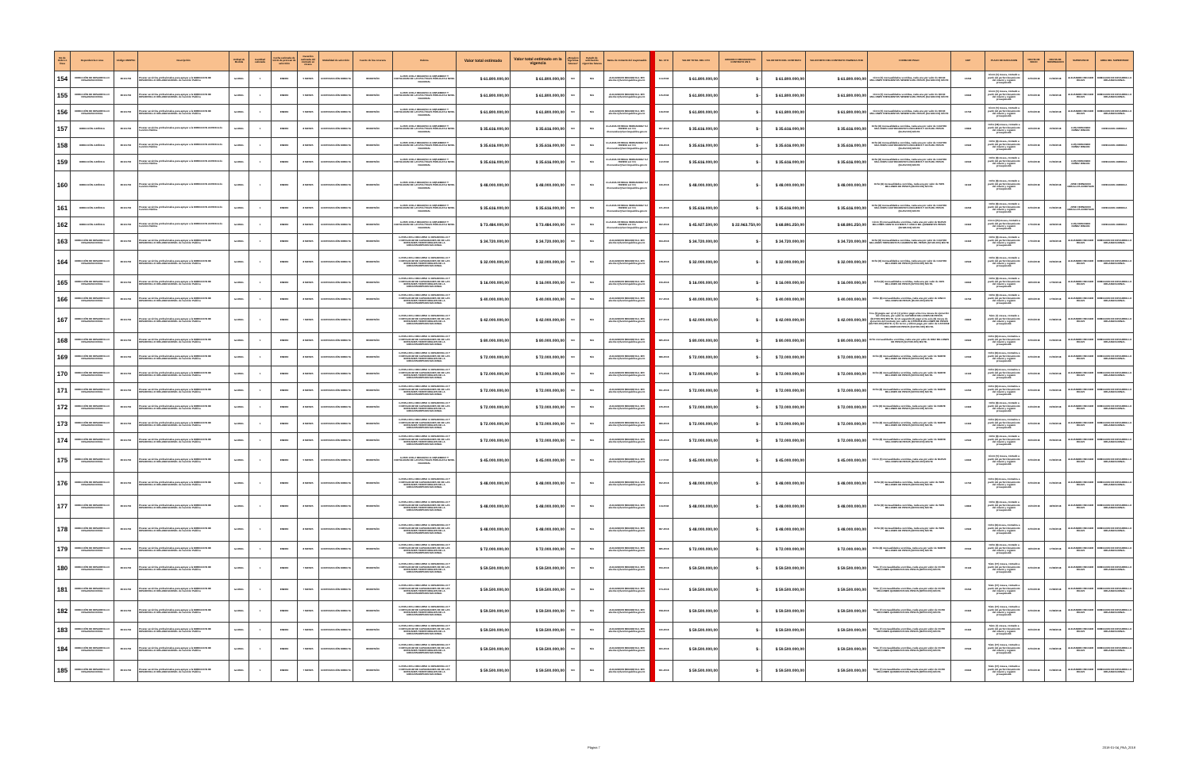| No de Orden o línea | Dependencia o área | Código UNSPSC | Descripción | Unidad de Medida | Cantidad estimada | Fecha estimada de inicio de proceso de selección | Duración estimada del contrato en meses | Modalidad de selección | Fuente de los recursos | Rubros | Valor total estimado | Valor total estimado en la vigencia | ¿Requiere vigencias futuras? | Estado de solicitud de vigencias futuras | Datos de contacto del responsable | | No. CTO | VALOR TOTAL DEL CTO | ADICION O REDUCCION AL CONTRATO AN $ | VALOR NETO DEL CONTRATO | VALOR NETO DEL CONTRATO VIGENCIA 2018 | FORMA DE PAGO | CDP | PLAZO DE EJECUCION | FECHA DE INICIO | FECHA DE TERMINACION | SUPERVISOR | AREA DEL SUPERVISOR |
| --- | --- | --- | --- | --- | --- | --- | --- | --- | --- | --- | --- | --- | --- | --- | --- | --- | --- | --- | --- | --- | --- | --- | --- | --- | --- | --- | --- | --- |
| 154 | DIRECCIÓN DE DESARROLLO ORGANIZACIONAL | 80101706 | Prestar servicios profesionales para apoyar a la DIRECCION DE DESARROLLO ORGANIZACIONAL de Función Pública | GLOBAL | 1 | ENERO | 5 MESES | CONTRATACIÓN DIRECTA | INVERSIÓN | C-0505 1000-2 RECURSO 11 IMPLEMENT Y FORTALECIM DE LAS POLÍTICAS PÚBLICAS A NIVEL NACIONAL | $ 61.800.000,00 | $ 61.800.000,00 | NO | N/A | ALEJANDRO BECKER Ext. 820 abecker@funcionpublica.gov.co | | 114-2018 | $ 61.800.000,00 | $ - | $ 61.800.000,00 | $ 61.800.000,00 | Cinco (5) mensualidades vencidas, cada una por valor de DOCE MILLONES TRESCIENTOS SESENTA MIL PESOS ($12.360.000) M/CTE | 12218 | Cinco (5) meses, contado a partir del perfeccionamiento del mismo y registro presupuestal. | 22/01/2018 | 21/06/2018 | ALEJANDRO BECKER ROJAS | DIRECCION DE DESARROLLO ORGANIZACIONAL |
| 155 | DIRECCIÓN DE DESARROLLO ORGANIZACIONAL | 80101706 | Prestar servicios profesionales para apoyar a la DIRECCION DE DESARROLLO ORGANIZACIONAL de Función Pública | GLOBAL | 1 | ENERO | 5 MESES | CONTRATACIÓN DIRECTA | INVERSIÓN | C-0505 1000-2 RECURSO 11 IMPLEMENT Y FORTALECIM DE LAS POLÍTICAS PÚBLICAS A NIVEL NACIONAL | $ 61.800.000,00 | $ 61.800.000,00 | NO | N/A | ALEJANDRO BECKER Ext. 820 abecker@funcionpublica.gov.co | | 115-2018 | $ 61.800.000,00 | $ - | $ 61.800.000,00 | $ 61.800.000,00 | Cinco (5) mensualidades vencidas, cada una por valor de DOCE MILLONES TRESCIENTOS SESENTA MIL PESOS ($12.360.000) M/CTE | 12618 | Cinco (5) meses, contado a partir del perfeccionamiento del mismo y registro presupuestal. | 22/01/2018 | 21/06/2018 | ALEJANDRO BECKER ROJAS | DIRECCION DE DESARROLLO ORGANIZACIONAL |
| 156 | DIRECCIÓN DE DESARROLLO ORGANIZACIONAL | 80101706 | Prestar servicios profesionales para apoyar a la DIRECCION DE DESARROLLO ORGANIZACIONAL de Función Pública | GLOBAL | 1 | ENERO | 5 MESES | CONTRATACIÓN DIRECTA | INVERSIÓN | C-0505 1000-2 RECURSO 11 IMPLEMENT Y FORTALECIM DE LAS POLÍTICAS PÚBLICAS A NIVEL NACIONAL | $ 61.800.000,00 | $ 61.800.000,00 | NO | N/A | ALEJANDRO BECKER Ext. 820 abecker@funcionpublica.gov.co | | 116-2018 | $ 61.800.000,00 | $ - | $ 61.800.000,00 | $ 61.800.000,00 | Cinco (5) mensualidades vencidas, cada una por valor de DOCE MILLONES TRESCIENTOS SESENTA MIL PESOS ($12.360.000) M/CTE | 12718 | Cinco (5) meses, contado a partir del perfeccionamiento del mismo y registro presupuestal. | 22/01/2018 | 21/06/2018 | ALEJANDRO BECKER ROJAS | DIRECCION DE DESARROLLO ORGANIZACIONAL |
| 157 | DIRECCIÓN JURÍDICA | 80101706 | Prestar servicios profesionales para apoyar a la DIRECCION JURIDICA de Función Pública | GLOBAL | 1 | ENERO | 8 MESES | CONTRATACIÓN DIRECTA | INVERSIÓN | C-0505 1000-2 RECURSO 11 IMPLEMENT Y FORTALECIM DE LAS POLÍTICAS PÚBLICAS A NIVEL NACIONAL | $ 35.616.000,00 | $ 35.616.000,00 | NO | N/A | CLAUDIA PATRICIA HERNANDEZ Tel 7395656 ext 741 chernandez@funcionpublica.gov.co | | 067-2018 | $ 35.616.000,00 | $ - | $ 35.616.000,00 | $ 35.616.000,00 | Ocho (8) mensualidades vencidas, cada una por valor de CUATRO MILLONES CUATROCIENTOS CINCUENTA Y DOS MIL PESOS ($4.452.000) M/CTE | 12818 | Ocho (08) meses, contado a partir del perfeccionamiento del mismo y registro presupuestal. | 16/01/2018 | 15/09/2018 | LUIS FERNANDO NUÑEZ RINCON | DIRECCION JURIDICA |
| 158 | DIRECCIÓN JURÍDICA | 80101706 | Prestar servicios profesionales para apoyar a la DIRECCION JURIDICA de Función Pública | GLOBAL | 1 | ENERO | 8 MESES | CONTRATACIÓN DIRECTA | INVERSIÓN | C-0505 1000-2 RECURSO 11 IMPLEMENT Y FORTALECIM DE LAS POLÍTICAS PÚBLICAS A NIVEL NACIONAL | $ 35.616.000,00 | $ 35.616.000,00 | NO | N/A | CLAUDIA PATRICIA HERNANDEZ Tel 7395656 ext 741 chernandez@funcionpublica.gov.co | | 108-2018 | $ 35.616.000,00 | $ - | $ 35.616.000,00 | $ 35.616.000,00 | Ocho (8) mensualidades vencidas, cada una por valor de CUATRO MILLONES CUATROCIENTOS CINCUENTA Y DOS MIL PESOS ($4.452.000) M/CTE | 12918 | Ocho (8) meses, contado a partir del perfeccionamiento del mismo y registro presupuestal. | 22/01/2018 | 21/09/2018 | LUIS FERNANDO NUÑEZ RINCON | DIRECCION JURIDICA |
| 159 | DIRECCIÓN JURÍDICA | 80101706 | Prestar servicios profesionales para apoyar a la DIRECCION JURIDICA de Función Pública | GLOBAL | 1 | ENERO | 8 MESES | CONTRATACIÓN DIRECTA | INVERSIÓN | C-0505 1000-2 RECURSO 11 IMPLEMENT Y FORTALECIM DE LAS POLÍTICAS PÚBLICAS A NIVEL NACIONAL | $ 35.616.000,00 | $ 35.616.000,00 | NO | N/A | CLAUDIA PATRICIA HERNANDEZ Tel 7395656 ext 741 chernandez@funcionpublica.gov.co | | 112-2018 | $ 35.616.000,00 | $ - | $ 35.616.000,00 | $ 35.616.000,00 | Ocho (8) mensualidades vencidas, cada una por valor de CUATRO MILLONES CUATROCIENTOS CINCUENTA Y DOS MIL PESOS ($4.452.000) M/CTE | 13018 | Ocho (8) meses, contado a partir del perfeccionamiento del mismo y registro presupuestal. | 22/01/2018 | 21/09/2018 | LUIS FERNANDO NUÑEZ RINCON | DIRECCION JURIDICA |
| 160 | DIRECCIÓN JURÍDICA | 80101706 | Prestar servicios profesionales para apoyar a la DIRECCION JURIDICA de Función Pública | GLOBAL | 1 | ENERO | 8 MESES | CONTRATACIÓN DIRECTA | INVERSIÓN | C-0505 1000-2 RECURSO 11 IMPLEMENT Y FORTALECIM DE LAS POLÍTICAS PÚBLICAS A NIVEL NACIONAL | $ 48.000.000,00 | $ 48.000.000,00 | NO | N/A | CLAUDIA PATRICIA HERNANDEZ Tel 7395656 ext 741 chernandez@funcionpublica.gov.co | | 139-2018 | $ 48.000.000,00 | $ - | $ 48.000.000,00 | $ 48.000.000,00 | Ocho (8) mensualidades vencidas, cada una por valor de SEIS MILLONES DE PESOS ($6.000.000) M/CTE. | 13118 | Ocho (8) meses, contado a partir del perfeccionamiento del mismo y registro presupuestal. | 26/01/2018 | 25/09/2018 | JOSE FERNANDO CEBALLOS ARROYAVE | DIRECCION JURIDICA |
| 161 | DIRECCIÓN JURÍDICA | 80101706 | Prestar servicios profesionales para apoyar a la DIRECCION JURIDICA de Función Pública | GLOBAL | 1 | ENERO | 8 MESES | CONTRATACIÓN DIRECTA | INVERSIÓN | C-0505 1000-2 RECURSO 11 IMPLEMENT Y FORTALECIM DE LAS POLÍTICAS PÚBLICAS A NIVEL NACIONAL | $ 35.616.000,00 | $ 35.616.000,00 | NO | N/A | CLAUDIA PATRICIA HERNANDEZ Tel 7395656 ext 741 chernandez@funcionpublica.gov.co | | 121-2018 | $ 35.616.000,00 | $ - | $ 35.616.000,00 | $ 35.616.000,00 | Ocho (8) mensualidades vencidas, cada una por valor de CUATRO MILLONES CUATROCIENTOS CINCUENTA Y DOS MIL PESOS ($4.452.000) M/CTE | 13218 | Ocho (8) meses, contado a partir del perfeccionamiento del mismo y registro presupuestal. | 22/01/2018 | 21/09/2018 | JOSE FERNANDO CEBALLOS ARROYAVE | DIRECCION JURIDICA |
| 162 | DIRECCIÓN JURÍDICA | 80101706 | Prestar servicios profesionales para apoyar a la DIRECCION JURIDICA de Función Pública | GLOBAL | 1 | ENERO | 8 MESES | CONTRATACIÓN DIRECTA | INVERSIÓN | C-0505 1000-2 RECURSO 11 IMPLEMENT Y FORTALECIM DE LAS POLÍTICAS PÚBLICAS A NIVEL NACIONAL | $ 73.484.000,00 | $ 73.484.000,00 | NO | N/A | CLAUDIA PATRICIA HERNANDEZ Tel 7395656 ext 741 chernandez@funcionpublica.gov.co | | 062-2018 | $ 45.927.500,00 | $ 22.963.750,00 | $ 68.891.250,00 | $ 68.891.250,00 | Cinco (5) mensualidades vencidas, cada una por valor de NUEVE MILLONES CIENTO OCHENTA Y CINCO MIL QUINIENTOS PESOS ($9'185.500) M/CTE | 13318 | Cinco (05) meses, contado a partir del perfeccionamiento del mismo y registro presupuestal. | 17/01/2018 | 16/09/2018 | LUIS FERNANDO NUÑEZ RINCON | DIRECCION JURIDICA |
| 163 | DIRECCIÓN DE DESARROLLO ORGANIZACIONAL | 80101706 | Prestar servicios profesionales para apoyar a la DIRECCION DE DESARROLLO ORGANIZACIONAL de Función Pública | GLOBAL | 1 | ENERO | 8 MESES | CONTRATACIÓN DIRECTA | INVERSIÓN | C-0505-1000-1 RECURSO 11 DESARROLLO Y FORTALECIM DE CAPACIDADES DE DE LAS ENTIDADES TERRITORIALES DE LA CIRCUNSCRIPCION NACIONAL | $ 34.720.000,00 | $ 34.720.000,00 | NO | N/A | ALEJANDRO BECKER Ext. 820 abecker@funcionpublica.gov.co | | 093-2018 | $ 34.720.000,00 | $ - | $ 34.720.000,00 | $ 34.720.000,00 | Ocho (8) mensualidades vencidas, cada una por valor de CUATRO MILLONES TRESCIENTOS CUARENTA MIL PESOS ($4'340.000) M/CTE | 13418 | Ocho (8) meses, contado a partir del perfeccionamiento del mismo y registro presupuestal. | 17/01/2018 | 16/09/2018 | ALEJANDRO BECKER ROJAS | DIRECCION DE DESARROLLO ORGANIZACIONAL |
| 164 | DIRECCIÓN DE DESARROLLO ORGANIZACIONAL | 80101706 | Prestar servicios profesionales para apoyar a la DIRECCION DE DESARROLLO ORGANIZACIONAL de Función Pública | GLOBAL | 1 | ENERO | 8 MESES | CONTRATACIÓN DIRECTA | INVERSIÓN | C-0505-1000-1 RECURSO 11 DESARROLLO Y FORTALECIM DE CAPACIDADES DE DE LAS ENTIDADES TERRITORIALES DE LA CIRCUNSCRIPCION NACIONAL | $ 32.000.000,00 | $ 32.000.000,00 | NO | N/A | ALEJANDRO BECKER Ext. 820 abecker@funcionpublica.gov.co | | 128-2018 | $ 32.000.000,00 | $ - | $ 32.000.000,00 | $ 32.000.000,00 | Ocho (8) mensualidades vencidas, cada una por valor de CUATRO MILLONES DE PESOS ($4'000.000) M/CTE. | 13518 | Ocho (8) meses, contado a partir del perfeccionamiento del mismo y registro presupuestal. | 24/01/2018 | 23/09/2018 | ALEJANDRO BECKER ROJAS | DIRECCION DE DESARROLLO ORGANIZACIONAL |
| 165 | DIRECCIÓN DE DESARROLLO ORGANIZACIONAL | 80101706 | Prestar servicios profesionales para apoyar a la DIRECCION DE DESARROLLO ORGANIZACIONAL de Función Pública | GLOBAL | 1 | ENERO | 8 MESES | CONTRATACIÓN DIRECTA | INVERSIÓN | C-0505-1000-1 RECURSO 11 DESARROLLO Y FORTALECIM DE CAPACIDADES DE DE LAS ENTIDADES TERRITORIALES DE LA CIRCUNSCRIPCION NACIONAL | $ 16.000.000,00 | $ 16.000.000,00 | NO | N/A | ALEJANDRO BECKER Ext. 820 abecker@funcionpublica.gov.co | | 106-2018 | $ 16.000.000,00 | $ - | $ 16.000.000,00 | $ 16.000.000,00 | Ocho (8) mensualidades vencidas, cada una por valor de DOS MILLONES DE PESOS ($2'000.000) M/CTE. | 13618 | Ocho (8) meses, contado a partir del perfeccionamiento del mismo y registro presupuestal. | 18/01/2018 | 17/09/2018 | ALEJANDRO BECKER ROJAS | DIRECCION DE DESARROLLO ORGANIZACIONAL |
| 166 | DIRECCIÓN DE DESARROLLO ORGANIZACIONAL | 80101706 | Prestar servicios profesionales para apoyar a la DIRECCION DE DESARROLLO ORGANIZACIONAL de Función Pública | GLOBAL | 1 | ENERO | 8 MESES | CONTRATACIÓN DIRECTA | INVERSIÓN | C-0505-1000-1 RECURSO 11 DESARROLLO Y FORTALECIM DE CAPACIDADES DE DE LAS ENTIDADES TERRITORIALES DE LA CIRCUNSCRIPCION NACIONAL | $ 40.000.000,00 | $ 40.000.000,00 | NO | N/A | ALEJANDRO BECKER Ext. 820 abecker@funcionpublica.gov.co | | 107-2018 | $ 40.000.000,00 | $ - | $ 40.000.000,00 | $ 40.000.000,00 | Ocho (8) mensualidades vencidas, cada una por valor de CINCO MILLONES DE PESOS ($5.000.000) M/CTE | 13718 | Ocho (8) meses, contado a partir del perfeccionamiento del mismo y registro presupuestal. | 18/01/2018 | 17/09/2018 | ALEJANDRO BECKER ROJAS | DIRECCION DE DESARROLLO ORGANIZACIONAL |
| 167 | DIRECCIÓN DE DESARROLLO ORGANIZACIONAL | 80101706 | Prestar servicios profesionales para apoyar a la DIRECCION DE DESARROLLO ORGANIZACIONAL de Función Pública | GLOBAL | 1 | ENERO | 7 MESES | CONTRATACIÓN DIRECTA | INVERSIÓN | C-0505-1000-1 RECURSO 11 DESARROLLO Y FORTALECIM DE CAPACIDADES DE DE LAS ENTIDADES TERRITORIALES DE LA CIRCUNSCRIPCION NACIONAL | $ 42.000.000,00 | $ 42.000.000,00 | NO | N/A | ALEJANDRO BECKER Ext. 820 abecker@funcionpublica.gov.co | | 127-2018 | $ 42.000.000,00 | $ - | $ 42.000.000,00 | $ 42.000.000,00 | Tres (3) pagos así: a) Un (1) primer pago a los tres meses de ejecución del contrato, por valor de CATORCE MILLONES DE PESOS ($14'000.000) M/CTE. b) Un segundo (2) pago a los seis (6) meses de ejecución del contrato, por valor de CATORCE MILLONES DE PESOS ($14'000.000) M/CTE. c) Un tercer y último pago, por valor de CATORCE MILLONES DE PESOS ($14'000.000) M/CTE. | 13818 | Siete (7) meses, contado a partir del perfeccionamiento del mismo y registro presupuestal. | 25/01/2018 | 21/08/2018 | ALEJANDRO BECKER ROJAS | DIRECCION DE DESARROLLO ORGANIZACIONAL |
| 168 | DIRECCIÓN DE DESARROLLO ORGANIZACIONAL | 80101706 | Prestar servicios profesionales para apoyar a la DIRECCION DE DESARROLLO ORGANIZACIONAL de Función Pública | GLOBAL | 1 | ENERO | 8 MESES | CONTRATACIÓN DIRECTA | INVERSIÓN | C-0505-1000-1 RECURSO 11 DESARROLLO Y FORTALECIM DE CAPACIDADES DE DE LAS ENTIDADES TERRITORIALES DE LA CIRCUNSCRIPCION NACIONAL | $ 80.000.000,00 | $ 80.000.000,00 | NO | N/A | ALEJANDRO BECKER Ext. 820 abecker@funcionpublica.gov.co | | 085-2018 | $ 80.000.000,00 | $ - | $ 80.000.000,00 | $ 80.000.000,00 | Ocho mensualidades vencidas, cada una por valor de DIEZ MILLONES DE PESOS ($10'000.000) M/CTE. | 13918 | Ocho (8) meses, contados a partir del perfeccionamiento del mismo y registro presupuestal. | 22/01/2018 | 21/09/2018 | ALEJANDRO BECKER ROJAS | DIRECCION DE DESARROLLO ORGANIZACIONAL |
| 169 | DIRECCIÓN DE DESARROLLO ORGANIZACIONAL | 80101706 | Prestar servicios profesionales para apoyar a la DIRECCION DE DESARROLLO ORGANIZACIONAL de Función Pública | GLOBAL | 1 | ENERO | 8 MESES | CONTRATACIÓN DIRECTA | INVERSIÓN | C-0505-1000-1 RECURSO 11 DESARROLLO Y FORTALECIM DE CAPACIDADES DE DE LAS ENTIDADES TERRITORIALES DE LA CIRCUNSCRIPCION NACIONAL | $ 72.000.000,00 | $ 72.000.000,00 | NO | N/A | ALEJANDRO BECKER Ext. 820 abecker@funcionpublica.gov.co | | 086-2018 | $ 72.000.000,00 | $ - | $ 72.000.000,00 | $ 72.000.000,00 | Ocho (8) mensualidades vencidas, cada una por valor de NUEVE MILLONES DE PESOS ($9'000.000) M/CTE. | 14018 | Ocho (8) meses, contados a partir del perfeccionamiento del mismo y registro presupuestal. | 22/01/2018 | 21/09/2018 | ALEJANDRO BECKER ROJAS | DIRECCION DE DESARROLLO ORGANIZACIONAL |
| 170 | DIRECCIÓN DE DESARROLLO ORGANIZACIONAL | 80101706 | Prestar servicios profesionales para apoyar a la DIRECCION DE DESARROLLO ORGANIZACIONAL de Función Pública | GLOBAL | 1 | ENERO | 8 MESES | CONTRATACIÓN DIRECTA | INVERSIÓN | C-0505-1000-1 RECURSO 11 DESARROLLO Y FORTALECIM DE CAPACIDADES DE DE LAS ENTIDADES TERRITORIALES DE LA CIRCUNSCRIPCION NACIONAL | $ 72.000.000,00 | $ 72.000.000,00 | NO | N/A | ALEJANDRO BECKER Ext. 820 abecker@funcionpublica.gov.co | | 075-2018 | $ 72.000.000,00 | $ - | $ 72.000.000,00 | $ 72.000.000,00 | Ocho (8) mensualidades vencidas, cada una por valor de NUEVE MILLONES DE PESOS ($9'000.000) M/CTE. | 14118 | Ocho (8) meses, contados a partir del perfeccionamiento del mismo y registro presupuestal. | 22/01/2018 | 21/09/2018 | ALEJANDRO BECKER ROJAS | DIRECCION DE DESARROLLO ORGANIZACIONAL |
| 171 | DIRECCIÓN DE DESARROLLO ORGANIZACIONAL | 80101706 | Prestar servicios profesionales para apoyar a la DIRECCION DE DESARROLLO ORGANIZACIONAL de Función Pública | GLOBAL | 1 | ENERO | 8 MESES | CONTRATACIÓN DIRECTA | INVERSIÓN | C-0505-1000-1 RECURSO 11 DESARROLLO Y FORTALECIM DE CAPACIDADES DE DE LAS ENTIDADES TERRITORIALES DE LA CIRCUNSCRIPCION NACIONAL | $ 72.000.000,00 | $ 72.000.000,00 | NO | N/A | ALEJANDRO BECKER Ext. 820 abecker@funcionpublica.gov.co | | 091-2018 | $ 72.000.000,00 | $ - | $ 72.000.000,00 | $ 72.000.000,00 | Ocho (8) mensualidades vencidas, cada una por valor de NUEVE MILLONES DE PESOS ($9'000.000) M/CTE. | 14218 | Ocho (8) meses, contados a partir del perfeccionamiento del mismo y registro presupuestal. | 22/01/2018 | 21/09/2018 | ALEJANDRO BECKER ROJAS | DIRECCION DE DESARROLLO ORGANIZACIONAL |
| 172 | DIRECCIÓN DE DESARROLLO ORGANIZACIONAL | 80101706 | Prestar servicios profesionales para apoyar a la DIRECCION DE DESARROLLO ORGANIZACIONAL de Función Pública | GLOBAL | 1 | ENERO | 8 MESES | CONTRATACIÓN DIRECTA | INVERSIÓN | C-0505-1000-1 RECURSO 11 DESARROLLO Y FORTALECIM DE CAPACIDADES DE DE LAS ENTIDADES TERRITORIALES DE LA CIRCUNSCRIPCION NACIONAL | $ 72.000.000,00 | $ 72.000.000,00 | NO | N/A | ALEJANDRO BECKER Ext. 820 abecker@funcionpublica.gov.co | | 126-2018 | $ 72.000.000,00 | $ - | $ 72.000.000,00 | $ 72.000.000,00 | ocho (8) mensualidades vencidas, cada una por valor de NUEVE MILLONES DE PESOS ($9.000.000) M/CTE. | 14318 | Ocho (8) meses, contado a partir del perfeccionamiento del mismo y registro presupuestal. | 24/01/2018 | 23/09/2018 | ALEJANDRO BECKER ROJAS | DIRECCION DE DESARROLLO ORGANIZACIONAL |
| 173 | DIRECCIÓN DE DESARROLLO ORGANIZACIONAL | 80101706 | Prestar servicios profesionales para apoyar a la DIRECCION DE DESARROLLO ORGANIZACIONAL de Función Pública | GLOBAL | 1 | ENERO | 8 MESES | CONTRATACIÓN DIRECTA | INVERSIÓN | C-0505-1000-1 RECURSO 11 DESARROLLO Y FORTALECIM DE CAPACIDADES DE DE LAS ENTIDADES TERRITORIALES DE LA CIRCUNSCRIPCION NACIONAL | $ 72.000.000,00 | $ 72.000.000,00 | NO | N/A | ALEJANDRO BECKER Ext. 820 abecker@funcionpublica.gov.co | | 089-2018 | $ 72.000.000,00 | $ - | $ 72.000.000,00 | $ 72.000.000,00 | Ocho (8) mensualidades vencidas, cada una por valor de NUEVE MILLONES DE PESOS ($9'000.000) M/CTE. | 14418 | Ocho (8) meses, contados a partir del perfeccionamiento del mismo y registro presupuestal. | 22/01/2018 | 21/09/2018 | ALEJANDRO BECKER ROJAS | DIRECCION DE DESARROLLO ORGANIZACIONAL |
| 174 | DIRECCIÓN DE DESARROLLO ORGANIZACIONAL | 80101706 | Prestar servicios profesionales para apoyar a la DIRECCION DE DESARROLLO ORGANIZACIONAL de Función Pública | GLOBAL | 1 | ENERO | 8 MESES | CONTRATACIÓN DIRECTA | INVERSIÓN | C-0505-1000-1 RECURSO 11 DESARROLLO Y FORTALECIM DE CAPACIDADES DE DE LAS ENTIDADES TERRITORIALES DE LA CIRCUNSCRIPCION NACIONAL | $ 72.000.000,00 | $ 72.000.000,00 | NO | N/A | ALEJANDRO BECKER Ext. 820 abecker@funcionpublica.gov.co | | 135-2018 | $ 72.000.000,00 | $ - | $ 72.000.000,00 | $ 72.000.000,00 | Ocho (8) mensualidades vencidas, cada una por valor de NUEVE MILLONES DE PESOS ($9'000.000) M/CTE | 14518 | Ocho (8) meses, contado a partir del perfeccionamiento del mismo y registro presupuestal. | 26/01/2018 | 25/09/2018 | ALEJANDRO BECKER ROJAS | DIRECCION DE DESARROLLO ORGANIZACIONAL |
| 175 | DIRECCIÓN DE DESARROLLO ORGANIZACIONAL | 80101706 | Prestar servicios profesionales para apoyar a la DIRECCION DE DESARROLLO ORGANIZACIONAL de Función Pública | GLOBAL | 1 | ENERO | 5 MESES | CONTRATACIÓN DIRECTA | INVERSIÓN | C-0505 1000-2 RECURSO 11 IMPLEMENT Y FORTALECIM DE LAS POLÍTICAS PÚBLICAS A NIVEL NACIONAL | $ 45.000.000,00 | $ 45.000.000,00 | NO | N/A | ALEJANDRO BECKER Ext. 820 abecker@funcionpublica.gov.co | | 117-2018 | $ 45.000.000,00 | $ - | $ 45.000.000,00 | $ 45.000.000,00 | Cinco (5) mensualidades vencidas, cada una por valor de NUEVE MILLONES DE PESOS ($9.000.000) M/CTE | 14618 | Cinco (5) meses, contado a partir del perfeccionamiento del mismo y registro presupuestal. | 22/01/2018 | 21/06/2018 | ALEJANDRO BECKER ROJAS | DIRECCION DE DESARROLLO ORGANIZACIONAL |
| 176 | DIRECCIÓN DE DESARROLLO ORGANIZACIONAL | 80101706 | Prestar servicios profesionales para apoyar a la DIRECCION DE DESARROLLO ORGANIZACIONAL de Función Pública | GLOBAL | 1 | ENERO | 8 MESES | CONTRATACIÓN DIRECTA | INVERSIÓN | C-0505-1000-1 RECURSO 11 DESARROLLO Y FORTALECIM DE CAPACIDADES DE DE LAS ENTIDADES TERRITORIALES DE LA CIRCUNSCRIPCION NACIONAL | $ 48.000.000,00 | $ 48.000.000,00 | NO | N/A | ALEJANDRO BECKER Ext. 820 abecker@funcionpublica.gov.co | | 092-2018 | $ 48.000.000,00 | $ - | $ 48.000.000,00 | $ 48.000.000,00 | Ocho (8) mensualidades vencidas, cada una por valor de SEIS MILLONES DE PESOS ($6'000.000) M/CTE. | 14718 | Ocho (8) meses, contados a partir del perfeccionamiento del mismo y registro presupuestal. | 22/01/2018 | 21/09/2018 | ALEJANDRO BECKER ROJAS | DIRECCION DE DESARROLLO ORGANIZACIONAL |
| 177 | DIRECCIÓN DE DESARROLLO ORGANIZACIONAL | 80101706 | Prestar servicios profesionales para apoyar a la DIRECCION DE DESARROLLO ORGANIZACIONAL de Función Pública | GLOBAL | 1 | ENERO | 8 MESES | CONTRATACIÓN DIRECTA | INVERSIÓN | C-0505-1000-1 RECURSO 11 DESARROLLO Y FORTALECIM DE CAPACIDADES DE DE LAS ENTIDADES TERRITORIALES DE LA CIRCUNSCRIPCION NACIONAL | $ 48.000.000,00 | $ 48.000.000,00 | NO | N/A | ALEJANDRO BECKER Ext. 820 abecker@funcionpublica.gov.co | | 113-2018 | $ 48.000.000,00 | $ - | $ 48.000.000,00 | $ 48.000.000,00 | Ocho (8) mensualidades vencidas, cada una por valor de SEIS MILLONES DE PESOS ($6'000.000) M/CTE. | 14818 | Ocho (8) meses, contado a partir del perfeccionamiento del mismo y registro presupuestal. | 19/01/2018 | 18/09/2018 | ALEJANDRO BECKER ROJAS | DIRECCION DE DESARROLLO ORGANIZACIONAL |
| 178 | DIRECCIÓN DE DESARROLLO ORGANIZACIONAL | 80101706 | Prestar servicios profesionales para apoyar a la DIRECCION DE DESARROLLO ORGANIZACIONAL de Función Pública | GLOBAL | 1 | ENERO | 8 MESES | CONTRATACIÓN DIRECTA | INVERSIÓN | C-0505-1000-1 RECURSO 11 DESARROLLO Y FORTALECIM DE CAPACIDADES DE DE LAS ENTIDADES TERRITORIALES DE LA CIRCUNSCRIPCION NACIONAL | $ 48.000.000,00 | $ 48.000.000,00 | NO | N/A | ALEJANDRO BECKER Ext. 820 abecker@funcionpublica.gov.co | | 087-2018 | $ 48.000.000,00 | $ - | $ 48.000.000,00 | $ 48.000.000,00 | Ocho (8) mensualidades vencidas, cada una por valor de SEIS MILLONES DE PESOS ($6'000.000) M/CTE. | 14918 | Ocho (8) meses, contados a partir del perfeccionamiento del mismo y registro presupuestal. | 22/01/2018 | 21/09/2018 | ALEJANDRO BECKER ROJAS | DIRECCION DE DESARROLLO ORGANIZACIONAL |
| 179 | DIRECCIÓN DE DESARROLLO ORGANIZACIONAL | 80101706 | Prestar servicios profesionales para apoyar a la DIRECCION DE DESARROLLO ORGANIZACIONAL de Función Pública | GLOBAL | 1 | ENERO | 8 MESES | CONTRATACIÓN DIRECTA | INVERSIÓN | C-0505-1000-1 RECURSO 11 DESARROLLO Y FORTALECIM DE CAPACIDADES DE DE LAS ENTIDADES TERRITORIALES DE LA CIRCUNSCRIPCION NACIONAL | $ 72.000.000,00 | $ 72.000.000,00 | NO | N/A | ALEJANDRO BECKER Ext. 820 abecker@funcionpublica.gov.co | | 085-2018 | $ 72.000.000,00 | $ - | $ 72.000.000,00 | $ 72.000.000,00 | Ocho (8) mensualidades vencidas, cada una por valor de NUEVE MILLONES DE PESOS ($9'000.000) M/CTE. | 15018 | Ocho (8) meses, contado a partir del perfeccionamiento del mismo y registro presupuestal. | 18/01/2018 | 17/09/2018 | ALEJANDRO BECKER ROJAS | DIRECCION DE DESARROLLO ORGANIZACIONAL |
| 180 | DIRECCIÓN DE DESARROLLO ORGANIZACIONAL | 80101706 | Prestar servicios profesionales para apoyar a la DIRECCION DE DESARROLLO ORGANIZACIONAL de Función Pública | GLOBAL | 1 | ENERO | 7 MESES | CONTRATACIÓN DIRECTA | INVERSIÓN | C-0505-1000-1 RECURSO 11 DESARROLLO Y FORTALECIM DE CAPACIDADES DE DE LAS ENTIDADES TERRITORIALES DE LA CIRCUNSCRIPCION NACIONAL | $ 59.500.000,00 | $ 59.500.000,00 | NO | N/A | ALEJANDRO BECKER Ext. 820 abecker@funcionpublica.gov.co | | 059-2018 | $ 59.500.000,00 | $ - | $ 59.500.000,00 | $ 59.500.000,00 | Siete (7) mensualidades vencidas, cada una por valor de OCHO MILLONES QUINIENTOS MIL PESOS ($8'500.000) M/CTE. | 15118 | Siete (07) meses, contado a partir del perfeccionamiento del mismo y registro presupuestal. | 22/01/2018 | 21/08/2018 | ALEJANDRO BECKER ROJAS | DIRECCION DE DESARROLLO ORGANIZACIONAL |
| 181 | DIRECCIÓN DE DESARROLLO ORGANIZACIONAL | 80101706 | Prestar servicios profesionales para apoyar a la DIRECCION DE DESARROLLO ORGANIZACIONAL de Función Pública | GLOBAL | 1 | ENERO | 7 MESES | CONTRATACIÓN DIRECTA | INVERSIÓN | C-0505-1000-1 RECURSO 11 DESARROLLO Y FORTALECIM DE CAPACIDADES DE DE LAS ENTIDADES TERRITORIALES DE LA CIRCUNSCRIPCION NACIONAL | $ 59.500.000,00 | $ 59.500.000,00 | NO | N/A | ALEJANDRO BECKER Ext. 820 abecker@funcionpublica.gov.co | | 073-2018 | $ 59.500.000,00 | $ - | $ 59.500.000,00 | $ 59.500.000,00 | Siete (7) mensualidades vencidas, cada una por valor de OCHO MILLONES QUINIENTOS MIL PESOS ($8'500.000) M/CTE. | 15218 | Siete (07) meses, contado a partir del perfeccionamiento del mismo y registro presupuestal. | 22/01/2018 | 21/08/2018 | ALEJANDRO BECKER ROJAS | DIRECCION DE DESARROLLO ORGANIZACIONAL |
| 182 | DIRECCIÓN DE DESARROLLO ORGANIZACIONAL | 80101706 | Prestar servicios profesionales para apoyar a la DIRECCION DE DESARROLLO ORGANIZACIONAL de Función Pública | GLOBAL | 1 | ENERO | 7 MESES | CONTRATACIÓN DIRECTA | INVERSIÓN | C-0505-1000-1 RECURSO 11 DESARROLLO Y FORTALECIM DE CAPACIDADES DE DE LAS ENTIDADES TERRITORIALES DE LA CIRCUNSCRIPCION NACIONAL | $ 59.500.000,00 | $ 59.500.000,00 | NO | N/A | ALEJANDRO BECKER Ext. 820 abecker@funcionpublica.gov.co | | 058-2018 | $ 59.500.000,00 | $ - | $ 59.500.000,00 | $ 59.500.000,00 | Siete (7) mensualidades vencidas, cada una por valor de OCHO MILLONES QUINIENTOS MIL PESOS ($8'500.000) M/CTE. | 15318 | Siete (07) meses, contado a partir del perfeccionamiento del mismo y registro presupuestal. | 22/01/2018 | 21/08/2018 | ALEJANDRO BECKER ROJAS | DIRECCION DE DESARROLLO ORGANIZACIONAL |
| 183 | DIRECCIÓN DE DESARROLLO ORGANIZACIONAL | 80101706 | Prestar servicios profesionales para apoyar a la DIRECCION DE DESARROLLO ORGANIZACIONAL de Función Pública | GLOBAL | 1 | ENERO | 7 MESES | CONTRATACIÓN DIRECTA | INVERSIÓN | C-0505-1000-1 RECURSO 11 DESARROLLO Y FORTALECIM DE CAPACIDADES DE DE LAS ENTIDADES TERRITORIALES DE LA CIRCUNSCRIPCION NACIONAL | $ 59.500.000,00 | $ 59.500.000,00 | NO | N/A | ALEJANDRO BECKER Ext. 820 abecker@funcionpublica.gov.co | | 130-2018 | $ 59.500.000,00 | $ - | $ 59.500.000,00 | $ 59.500.000,00 | Siete (7) mensualidades vencidas, cada una por valor de OCHO MILLONES QUINIENTOS MIL PESOS ($8.500.000) M/CTE. | 15418 | Siete (7) meses, contado a partir del perfeccionamiento del mismo y registro presupuestal. | 26/01/2018 | 25/08/2018 | ALEJANDRO BECKER ROJAS | DIRECCION DE DESARROLLO ORGANIZACIONAL |
| 184 | DIRECCIÓN DE DESARROLLO ORGANIZACIONAL | 80101706 | Prestar servicios profesionales para apoyar a la DIRECCION DE DESARROLLO ORGANIZACIONAL de Función Pública | GLOBAL | 1 | ENERO | 7 MESES | CONTRATACIÓN DIRECTA | INVERSIÓN | C-0505-1000-1 RECURSO 11 DESARROLLO Y FORTALECIM DE CAPACIDADES DE DE LAS ENTIDADES TERRITORIALES DE LA CIRCUNSCRIPCION NACIONAL | $ 59.500.000,00 | $ 59.500.000,00 | NO | N/A | ALEJANDRO BECKER Ext. 820 abecker@funcionpublica.gov.co | | 060-2018 | $ 59.500.000,00 | $ - | $ 59.500.000,00 | $ 59.500.000,00 | Siete (7) mensualidades vencidas, cada una por valor de OCHO MILLONES QUINIENTOS MIL PESOS ($8'500.000) M/CTE. | 15518 | Siete (07) meses, contado a partir del perfeccionamiento del mismo y registro presupuestal. | 22/01/2018 | 21/08/2018 | ALEJANDRO BECKER ROJAS | DIRECCION DE DESARROLLO ORGANIZACIONAL |
| 185 | DIRECCIÓN DE DESARROLLO ORGANIZACIONAL | 80101706 | Prestar servicios profesionales para apoyar a la DIRECCION DE DESARROLLO ORGANIZACIONAL de Función Pública | GLOBAL | 1 | ENERO | 7 MESES | CONTRATACIÓN DIRECTA | INVERSIÓN | C-0505-1000-1 RECURSO 11 DESARROLLO Y FORTALECIM DE CAPACIDADES DE DE LAS ENTIDADES TERRITORIALES DE LA CIRCUNSCRIPCION NACIONAL | $ 59.500.000,00 | $ 59.500.000,00 | NO | N/A | ALEJANDRO BECKER Ext. 820 abecker@funcionpublica.gov.co | | 061-2018 | $ 59.500.000,00 | $ - | $ 59.500.000,00 | $ 59.500.000,00 | Siete (7) mensualidades vencidas, cada una por valor de OCHO MILLONES QUINIENTOS MIL PESOS ($8'500.000) M/CTE. | 15618 | Siete (07) meses, contado a partir del perfeccionamiento del mismo y registro presupuestal. | 22/01/2018 | 21/08/2018 | ALEJANDRO BECKER ROJAS | DIRECCION DE DESARROLLO ORGANIZACIONAL |
Página 7 2018-01-04_PAA_2018